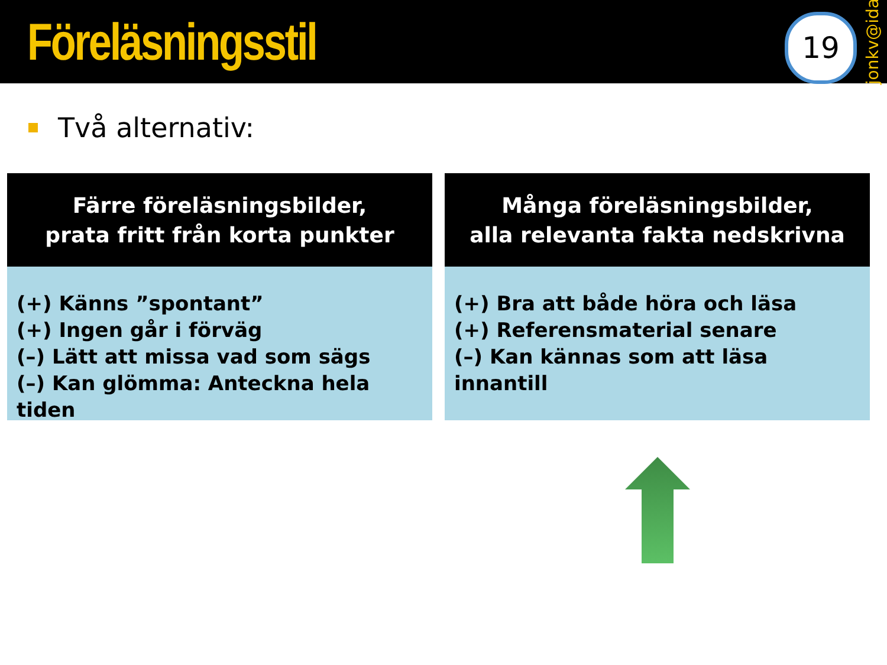Föreläsningsstil
19
jonkv@ida
Två alternativ:
Färre föreläsningsbilder,
prata fritt från korta punkter
(+) Känns ”spontant”
(+) Ingen går i förväg
(–) Lätt att missa vad som sägs
(–) Kan glömma: Anteckna hela tiden
Många föreläsningsbilder,
alla relevanta fakta nedskrivna
(+) Bra att både höra och läsa
(+) Referensmaterial senare
(–) Kan kännas som att läsa innantill